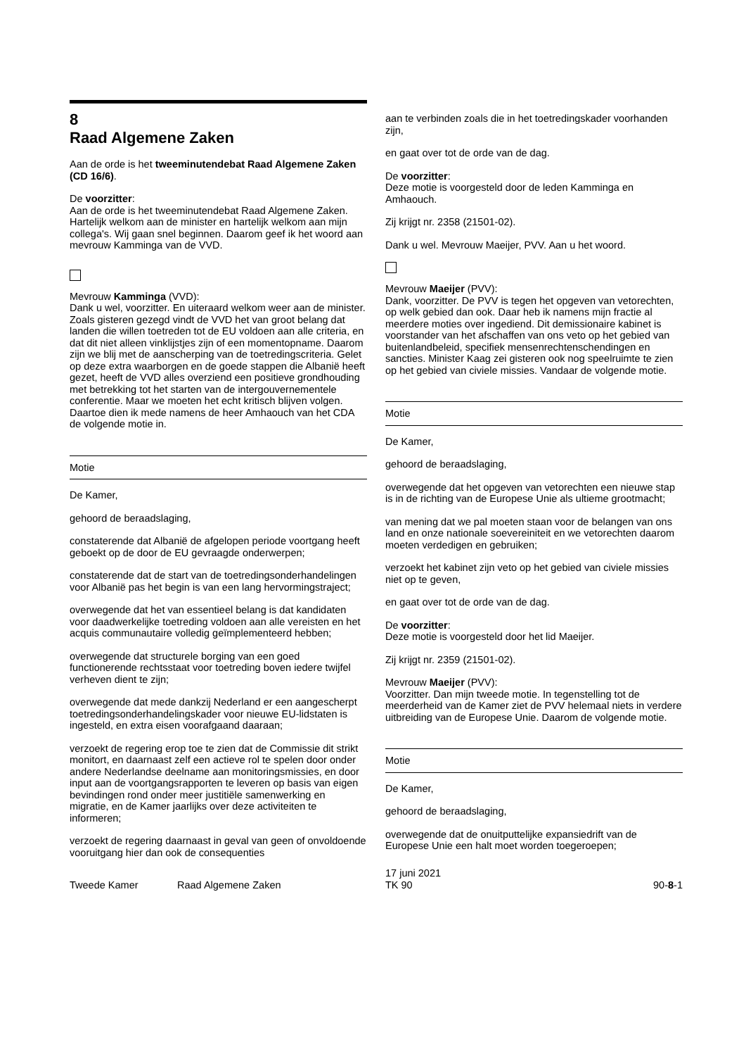8
Raad Algemene Zaken
Aan de orde is het tweeminutendebat Raad Algemene Zaken (CD 16/6).
De voorzitter:
Aan de orde is het tweeminutendebat Raad Algemene Zaken. Hartelijk welkom aan de minister en hartelijk welkom aan mijn collega's. Wij gaan snel beginnen. Daarom geef ik het woord aan mevrouw Kamminga van de VVD.
Mevrouw Kamminga (VVD):
Dank u wel, voorzitter. En uiteraard welkom weer aan de minister. Zoals gisteren gezegd vindt de VVD het van groot belang dat landen die willen toetreden tot de EU voldoen aan alle criteria, en dat dit niet alleen vinklijstjes zijn of een momentopname. Daarom zijn we blij met de aanscherping van de toetredingscriteria. Gelet op deze extra waarborgen en de goede stappen die Albanië heeft gezet, heeft de VVD alles overziend een positieve grondhouding met betrekking tot het starten van de intergouvernementele conferentie. Maar we moeten het echt kritisch blijven volgen. Daartoe dien ik mede namens de heer Amhaouch van het CDA de volgende motie in.
Motie
De Kamer,
gehoord de beraadslaging,
constaterende dat Albanië de afgelopen periode voortgang heeft geboekt op de door de EU gevraagde onderwerpen;
constaterende dat de start van de toetredingsonderhandelingen voor Albanië pas het begin is van een lang hervormingstraject;
overwegende dat het van essentieel belang is dat kandidaten voor daadwerkelijke toetreding voldoen aan alle vereisten en het acquis communautaire volledig geïmplementeerd hebben;
overwegende dat structurele borging van een goed functionerende rechtsstaat voor toetreding boven iedere twijfel verheven dient te zijn;
overwegende dat mede dankzij Nederland er een aangescherpt toetredingsonderhandelingskader voor nieuwe EU-lidstaten is ingesteld, en extra eisen voorafgaand daaraan;
verzoekt de regering erop toe te zien dat de Commissie dit strikt monitort, en daarnaast zelf een actieve rol te spelen door onder andere Nederlandse deelname aan monitoringsmissies, en door input aan de voortgangsrapporten te leveren op basis van eigen bevindingen rond onder meer justitiële samenwerking en migratie, en de Kamer jaarlijks over deze activiteiten te informeren;
verzoekt de regering daarnaast in geval van geen of onvoldoende vooruitgang hier dan ook de consequenties
aan te verbinden zoals die in het toetredingskader voorhanden zijn,
en gaat over tot de orde van de dag.
De voorzitter:
Deze motie is voorgesteld door de leden Kamminga en Amhaouch.
Zij krijgt nr. 2358 (21501-02).
Dank u wel. Mevrouw Maeijer, PVV. Aan u het woord.
Mevrouw Maeijer (PVV):
Dank, voorzitter. De PVV is tegen het opgeven van vetorechten, op welk gebied dan ook. Daar heb ik namens mijn fractie al meerdere moties over ingediend. Dit demissionaire kabinet is voorstander van het afschaffen van ons veto op het gebied van buitenlandbeleid, specifiek mensenrechtenschendingen en sancties. Minister Kaag zei gisteren ook nog speelruimte te zien op het gebied van civiele missies. Vandaar de volgende motie.
Motie
De Kamer,
gehoord de beraadslaging,
overwegende dat het opgeven van vetorechten een nieuwe stap is in de richting van de Europese Unie als ultieme grootmacht;
van mening dat we pal moeten staan voor de belangen van ons land en onze nationale soevereiniteit en we vetorechten daarom moeten verdedigen en gebruiken;
verzoekt het kabinet zijn veto op het gebied van civiele missies niet op te geven,
en gaat over tot de orde van de dag.
De voorzitter:
Deze motie is voorgesteld door het lid Maeijer.
Zij krijgt nr. 2359 (21501-02).
Mevrouw Maeijer (PVV):
Voorzitter. Dan mijn tweede motie. In tegenstelling tot de meerderheid van de Kamer ziet de PVV helemaal niets in verdere uitbreiding van de Europese Unie. Daarom de volgende motie.
Motie
De Kamer,
gehoord de beraadslaging,
overwegende dat de onuitputtelijke expansiedrift van de Europese Unie een halt moet worden toegeroepen;
Tweede Kamer
Raad Algemene Zaken
17 juni 2021
TK 90
90-8-1